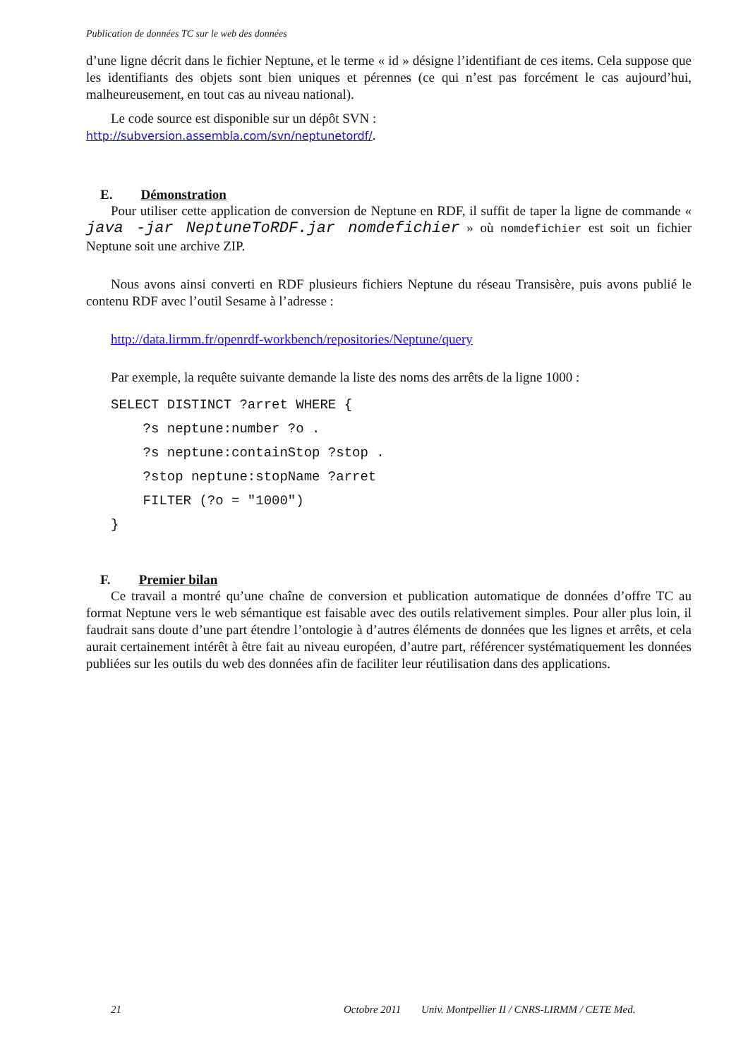Publication de données TC sur le web des données
d’une ligne décrit dans le fichier Neptune, et le terme « id » désigne l’identifiant de ces items. Cela suppose que les identifiants des objets sont bien uniques et pérennes (ce qui n’est pas forcément le cas aujourd’hui, malheureusement, en tout cas au niveau national).
Le code source est disponible sur un dépôt SVN :
http://subversion.assembla.com/svn/neptunetordf/.
E. Démonstration
Pour utiliser cette application de conversion de Neptune en RDF, il suffit de taper la ligne de commande « java -jar NeptuneToRDF.jar nomdefichier » où nomdefichier est soit un fichier Neptune soit une archive ZIP.
Nous avons ainsi converti en RDF plusieurs fichiers Neptune du réseau Transisère, puis avons publié le contenu RDF avec l’outil Sesame à l’adresse :
http://data.lirmm.fr/openrdf-workbench/repositories/Neptune/query
Par exemple, la requête suivante demande la liste des noms des arrêts de la ligne 1000 :
SELECT DISTINCT ?arret WHERE {
    ?s neptune:number ?o .
    ?s neptune:containStop ?stop .
    ?stop neptune:stopName ?arret
    FILTER (?o = "1000")
}
F. Premier bilan
Ce travail a montré qu’une chaîne de conversion et publication automatique de données d’offre TC au format Neptune vers le web sémantique est faisable avec des outils relativement simples. Pour aller plus loin, il faudrait sans doute d’une part étendre l’ontologie à d’autres éléments de données que les lignes et arrêts, et cela aurait certainement intérêt à être fait au niveau européen, d’autre part, référencer systématiquement les données publiées sur les outils du web des données afin de faciliter leur réutilisation dans des applications.
21 Octobre 2011 Univ. Montpellier II / CNRS-LIRMM / CETE Med.